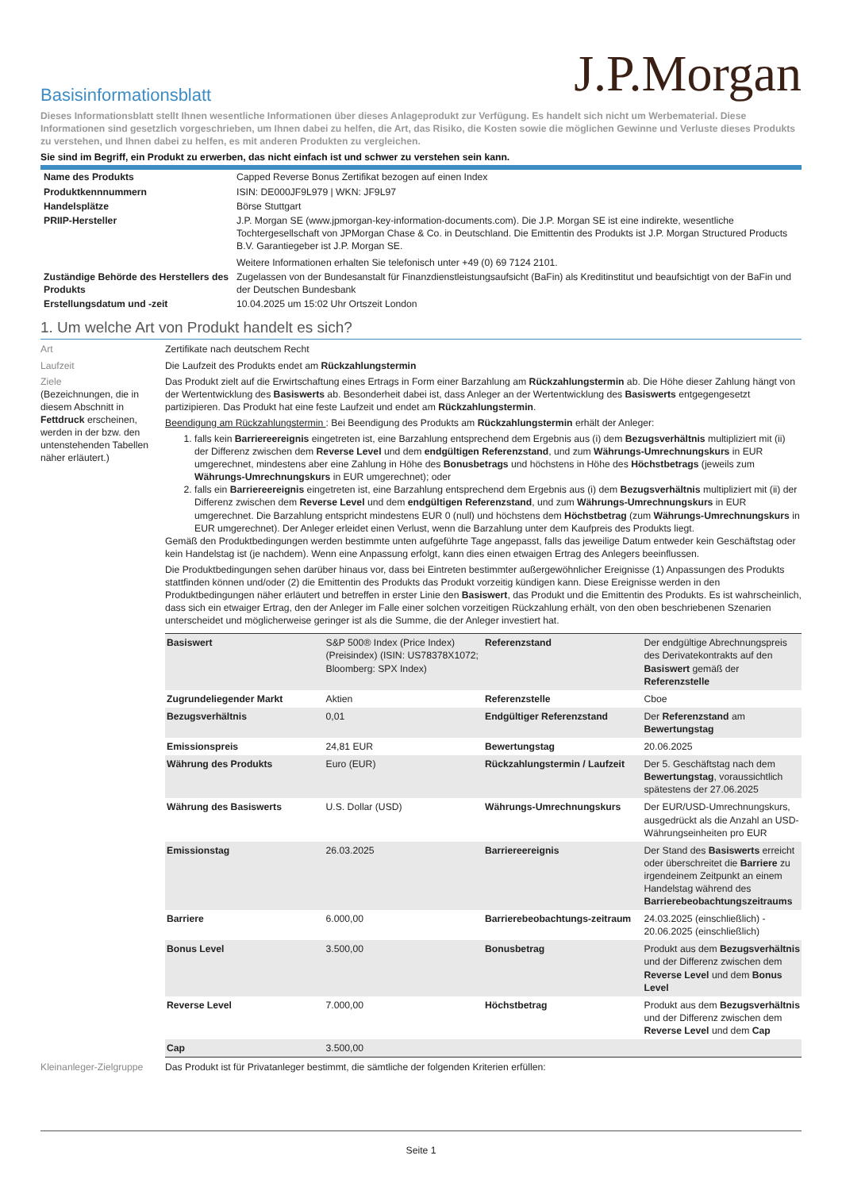J.P.Morgan
Basisinformationsblatt
Dieses Informationsblatt stellt Ihnen wesentliche Informationen über dieses Anlageprodukt zur Verfügung. Es handelt sich nicht um Werbematerial. Diese Informationen sind gesetzlich vorgeschrieben, um Ihnen dabei zu helfen, die Art, das Risiko, die Kosten sowie die möglichen Gewinne und Verluste dieses Produkts zu verstehen, und Ihnen dabei zu helfen, es mit anderen Produkten zu vergleichen.
Sie sind im Begriff, ein Produkt zu erwerben, das nicht einfach ist und schwer zu verstehen sein kann.
| Name des Produkts | Capped Reverse Bonus Zertifikat bezogen auf einen Index |
| Produktkennnummern | ISIN: DE000JF9L979 / WKN: JF9L97 |
| Handelsplätze | Börse Stuttgart |
| PRIIP-Hersteller | J.P. Morgan SE (www.jpmorgan-key-information-documents.com). Die J.P. Morgan SE ist eine indirekte, wesentliche Tochtergesellschaft von JPMorgan Chase & Co. in Deutschland. Die Emittentin des Produkts ist J.P. Morgan Structured Products B.V. Garantiegeber ist J.P. Morgan SE. Weitere Informationen erhalten Sie telefonisch unter +49 (0) 69 7124 2101. |
| Zuständige Behörde des Herstellers des Produkts | Zugelassen von der Bundesanstalt für Finanzdienstleistungsaufsicht (BaFin) als Kreditinstitut und beaufsichtigt von der BaFin und der Deutschen Bundesbank |
| Erstellungsdatum und -zeit | 10.04.2025 um 15:02 Uhr Ortszeit London |
1. Um welche Art von Produkt handelt es sich?
Art Zertifikate nach deutschem Recht
Laufzeit Die Laufzeit des Produkts endet am Rückzahlungstermin
Ziele
(Bezeichnungen, die in diesem Abschnitt in Fettdruck erscheinen, werden in der bzw. den untenstehenden Tabellen näher erläutert.)
Das Produkt zielt auf die Erwirtschaftung eines Ertrags in Form einer Barzahlung am Rückzahlungstermin ab. Die Höhe dieser Zahlung hängt von der Wertentwicklung des Basiswerts ab. Besonderheit dabei ist, dass Anleger an der Wertentwicklung des Basiswerts entgegengesetzt partizipieren. Das Produkt hat eine feste Laufzeit und endet am Rückzahlungstermin.
Beendigung am Rückzahlungstermin : Bei Beendigung des Produkts am Rückzahlungstermin erhält der Anleger:
1. falls kein Barriereereignis eingetreten ist, eine Barzahlung entsprechend dem Ergebnis aus (i) dem Bezugsverhältnis multipliziert mit (ii) der Differenz zwischen dem Reverse Level und dem endgültigen Referenzstand, und zum Währungs-Umrechnungskurs in EUR umgerechnet, mindestens aber eine Zahlung in Höhe des Bonusbetrags und höchstens in Höhe des Höchstbetrags (jeweils zum Währungs-Umrechnungskurs in EUR umgerechnet); oder
2. falls ein Barriereereignis eingetreten ist, eine Barzahlung entsprechend dem Ergebnis aus (i) dem Bezugsverhältnis multipliziert mit (ii) der Differenz zwischen dem Reverse Level und dem endgültigen Referenzstand, und zum Währungs-Umrechnungskurs in EUR umgerechnet. Die Barzahlung entspricht mindestens EUR 0 (null) und höchstens dem Höchstbetrag (zum Währungs-Umrechnungskurs in EUR umgerechnet). Der Anleger erleidet einen Verlust, wenn die Barzahlung unter dem Kaufpreis des Produkts liegt.
Gemäß den Produktbedingungen werden bestimmte unten aufgeführte Tage angepasst, falls das jeweilige Datum entweder kein Geschäftstag oder kein Handelstag ist (je nachdem). Wenn eine Anpassung erfolgt, kann dies einen etwaigen Ertrag des Anlegers beeinflussen.
Die Produktbedingungen sehen darüber hinaus vor, dass bei Eintreten bestimmter außergewöhnlicher Ereignisse (1) Anpassungen des Produkts stattfinden können und/oder (2) die Emittentin des Produkts das Produkt vorzeitig kündigen kann. Diese Ereignisse werden in den Produktbedingungen näher erläutert und betreffen in erster Linie den Basiswert, das Produkt und die Emittentin des Produkts. Es ist wahrscheinlich, dass sich ein etwaiger Ertrag, den der Anleger im Falle einer solchen vorzeitigen Rückzahlung erhält, von den oben beschriebenen Szenarien unterscheidet und möglicherweise geringer ist als die Summe, die der Anleger investiert hat.
| Basiswert | S&P 500® Index (Price Index) (Preisindex) (ISIN: US78378X1072; Bloomberg: SPX Index) | Referenzstand | Der endgültige Abrechnungspreis des Derivatekontrakts auf den Basiswert gemäß der Referenzstelle |
| Zugrundeliegender Markt | Aktien | Referenzstelle | Cboe |
| Bezugsverhältnis | 0,01 | Endgültiger Referenzstand | Der Referenzstand am Bewertungstag |
| Emissionspreis | 24,81 EUR | Bewertungstag | 20.06.2025 |
| Währung des Produkts | Euro (EUR) | Rückzahlungstermin / Laufzeit | Der 5. Geschäftstag nach dem Bewertungstag , voraussichtlich spätestens der 27.06.2025 |
| Währung des Basiswerts | U.S. Dollar (USD) | Währungs-Umrechnungskurs | Der EUR/USD-Umrechnungskurs, ausgedrückt als die Anzahl an USD-Währungseinheiten pro EUR |
| Emissionstag | 26.03.2025 | Barriereereignis | Der Stand des Basiswerts erreicht oder überschreitet die Barriere zu irgendeinem Zeitpunkt an einem Handelstag während des Barrierebeobachtungszeitraums |
| Barriere | 6.000,00 | Barrierebeobachtungs-zeitraum | 24.03.2025 (einschließlich) - 20.06.2025 (einschließlich) |
| Bonus Level | 3.500,00 | Bonusbetrag | Produkt aus dem Bezugsverhältnis und der Differenz zwischen dem Reverse Level und dem Bonus Level |
| Reverse Level | 7.000,00 | Höchstbetrag | Produkt aus dem Bezugsverhältnis und der Differenz zwischen dem Reverse Level und dem Cap |
| Cap | 3.500,00 | | |
Kleinanleger-Zielgruppe
Das Produkt ist für Privatanleger bestimmt, die sämtliche der folgenden Kriterien erfüllen:
Seite 1